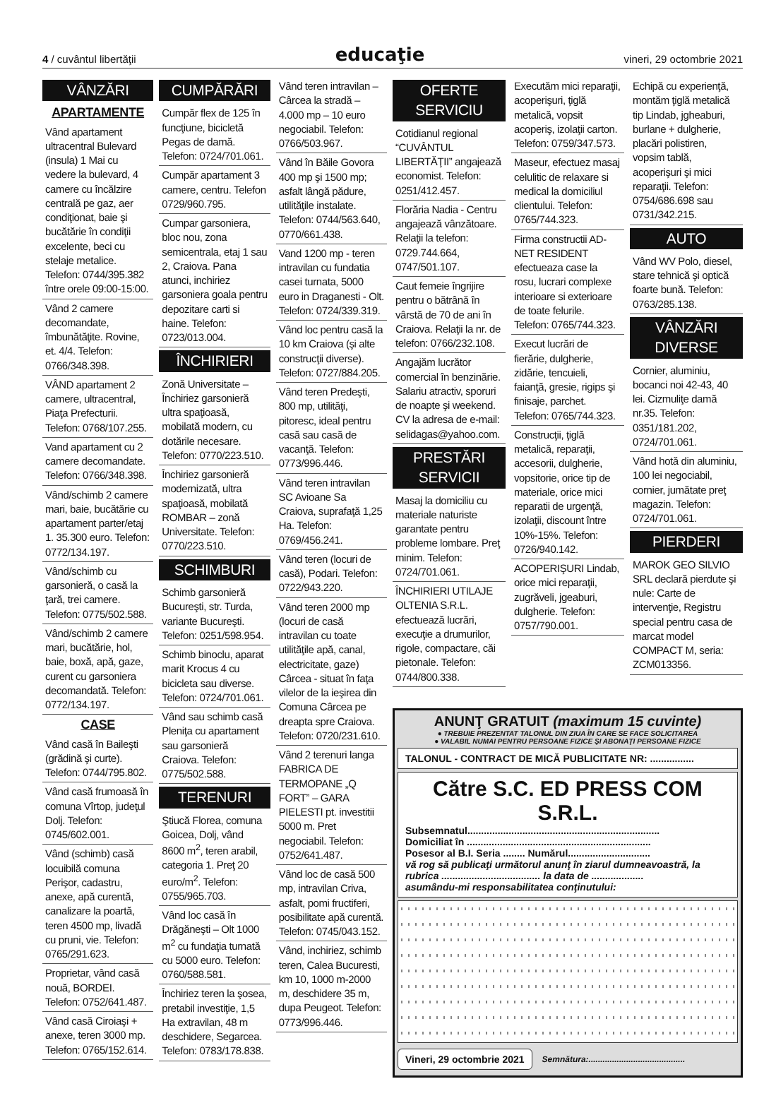4 / cuvântul libertăţii educaţie vineri, 29 octombrie 2021
VÂNZĂRI
APARTAMENTE
Vând apartament ultracentral Bulevard (insula) 1 Mai cu vedere la bulevard, 4 camere cu încălzire centrală pe gaz, aer condiţionat, baie şi bucătărie în condiţii excelente, beci cu stelaje metalice. Telefon: 0744/395.382 între orele 09:00-15:00.
Vând 2 camere decomandate, îmbunătăţite. Rovine, et. 4/4. Telefon: 0766/348.398.
VÂND apartament 2 camere, ultracentral, Piaţa Prefecturii. Telefon: 0768/107.255.
Vand apartament cu 2 camere decomandate. Telefon: 0766/348.398.
Vând/schimb 2 camere mari, baie, bucătărie cu apartament parter/etaj 1. 35.300 euro. Telefon: 0772/134.197.
Vând/schimb cu garsonieră, o casă la ţară, trei camere. Telefon: 0775/502.588.
Vând/schimb 2 camere mari, bucătărie, hol, baie, boxă, apă, gaze, curent cu garsoniera decomandată. Telefon: 0772/134.197.
CASE
Vând casă în Baileşti (grădină şi curte). Telefon: 0744/795.802.
Vând casă frumoasă în comuna Vîrtop, judeţul Dolj. Telefon: 0745/602.001.
Vând (schimb) casă locuibilă comuna Perişor, cadastru, anexe, apă curentă, canalizare la poartă, teren 4500 mp, livadă cu pruni, vie. Telefon: 0765/291.623.
Proprietar, vând casă nouă, BORDEI. Telefon: 0752/641.487.
Vând casă Ciroiaşi + anexe, teren 3000 mp. Telefon: 0765/152.614.
CUMPĂRĂRI
Cumpăr flex de 125 în funcţiune, bicicletă Pegas de damă. Telefon: 0724/701.061.
Cumpăr apartament 3 camere, centru. Telefon 0729/960.795.
Cumpar garsoniera, bloc nou, zona semicentrala, etaj 1 sau 2, Craiova. Pana atunci, inchiriez garsoniera goala pentru depozitare carti si haine. Telefon: 0723/013.004.
ÎNCHIRIERI
Zonă Universitate – Închiriez garsonieră ultra spaţioasă, mobilată modern, cu dotările necesare. Telefon: 0770/223.510.
Închiriez garsonieră modernizată, ultra spaţioasă, mobilată ROMBAR – zonă Universitate. Telefon: 0770/223.510.
SCHIMBURI
Schimb garsonieră Bucureşti, str. Turda, variante Bucureşti. Telefon: 0251/598.954.
Schimb binoclu, aparat marit Krocus 4 cu bicicleta sau diverse. Telefon: 0724/701.061.
Vând sau schimb casă Pleniţa cu apartament sau garsonieră Craiova. Telefon: 0775/502.588.
TERENURI
Ştiucă Florea, comuna Goicea, Dolj, vând 8600 m<sup>2</sup>, teren arabil, categoria 1. Preţ 20 euro/m<sup>2</sup>. Telefon: 0755/965.703.
Vând loc casă în Drăgăneşti – Olt 1000 m<sup>2</sup> cu fundaţia turnată cu 5000 euro. Telefon: 0760/588.581.
Închiriez teren la şosea, pretabil investiţie, 1,5 Ha extravilan, 48 m deschidere, Segarcea. Telefon: 0783/178.838.
Vând teren intravilan – Cârcea la stradă – 4.000 mp – 10 euro negociabil. Telefon: 0766/503.967.
Vând în Băile Govora 400 mp şi 1500 mp; asfalt lângă pădure, utilităţile instalate. Telefon: 0744/563.640, 0770/661.438.
Vand 1200 mp - teren intravilan cu fundatia casei turnata, 5000 euro in Draganesti - Olt. Telefon: 0724/339.319.
Vând loc pentru casă la 10 km Craiova (şi alte construcţii diverse). Telefon: 0727/884.205.
Vând teren Predeşti, 800 mp, utilităţi, pitoresc, ideal pentru casă sau casă de vacanţă. Telefon: 0773/996.446.
Vând teren intravilan SC Avioane Sa Craiova, suprafaţă 1,25 Ha. Telefon: 0769/456.241.
Vând teren (locuri de casă), Podari. Telefon: 0722/943.220.
Vând teren 2000 mp (locuri de casă intravilan cu toate utilităţile apă, canal, electricitate, gaze) Cârcea - situat în faţa vilelor de la ieşirea din Comuna Cârcea pe dreapta spre Craiova. Telefon: 0720/231.610.
Vând 2 terenuri langa FABRICA DE TERMOPANE „Q FORT” – GARA PIELESTI pt. investitii 5000 m. Pret negociabil. Telefon: 0752/641.487.
Vând loc de casă 500 mp, intravilan Criva, asfalt, pomi fructiferi, posibilitate apă curentă. Telefon: 0745/043.152.
Vând, inchiriez, schimb teren, Calea Bucuresti, km 10, 1000 m-2000 m, deschidere 35 m, dupa Peugeot. Telefon: 0773/996.446.
OFERTE SERVICIU
Cotidianul regional “CUVÂNTUL LIBERTĂŢII” angajează economist. Telefon: 0251/412.457.
Florăria Nadia - Centru angajează vânzătoare. Relaţii la telefon: 0729.744.664, 0747/501.107.
Caut femeie îngrijire pentru o bătrână în vârstă de 70 de ani în Craiova. Relaţii la nr. de telefon: 0766/232.108.
Angajăm lucrător comercial în benzinărie. Salariu atractiv, sporuri de noapte şi weekend. CV la adresa de e-mail: selidagas@yahoo.com.
PRESTĂRI SERVICII
Masaj la domiciliu cu materiale naturiste garantate pentru probleme lombare. Preţ minim. Telefon: 0724/701.061.
ÎNCHIRIERI UTILAJE OLTENIA S.R.L. efectuează lucrări, execuţie a drumurilor, rigole, compactare, căi pietonale. Telefon: 0744/800.338.
Executăm mici reparaţii, acoperişuri, ţiglă metalică, vopsit acoperiş, izolaţii carton. Telefon: 0759/347.573.
Maseur, efectuez masaj celulitic de relaxare si medical la domiciliul clientului. Telefon: 0765/744.323.
Firma constructii AD-NET RESIDENT efectueaza case la rosu, lucrari complexe interioare si exterioare de toate felurile. Telefon: 0765/744.323.
Execut lucrări de fierărie, dulgherie, zidărie, tencuieli, faianţă, gresie, rigips şi finisaje, parchet. Telefon: 0765/744.323.
Construcţii, ţiglă metalică, reparaţii, accesorii, dulgherie, vopsitorie, orice tip de materiale, orice mici reparatii de urgenţă, izolaţii, discount între 10%-15%. Telefon: 0726/940.142.
ACOPERIŞURI Lindab, orice mici reparaţii, zugrăveli, jgeaburi, dulgherie. Telefon: 0757/790.001.
Echipă cu experienţă, montăm ţiglă metalică tip Lindab, jgheaburi, burlane + dulgherie, placări polistiren, vopsim tablă, acoperişuri şi mici reparaţii. Telefon: 0754/686.698 sau 0731/342.215.
AUTO
Vând WV Polo, diesel, stare tehnică şi optică foarte bună. Telefon: 0763/285.138.
VÂNZĂRI DIVERSE
Cornier, aluminiu, bocanci noi 42-43, 40 lei. Cizmuliţe damă nr.35. Telefon: 0351/181.202, 0724/701.061.
Vând hotă din aluminiu, 100 lei negociabil, cornier, jumătate preţ magazin. Telefon: 0724/701.061.
PIERDERI
MAROK GEO SILVIO SRL declară pierdute şi nule: Carte de intervenţie, Registru special pentru casa de marcat model COMPACT M, seria: ZCM013356.
ANUNŢ GRATUIT (maximum 15 cuvinte)
● TREBUIE PREZENTAT TALONUL DIN ZIUA ÎN CARE SE FACE SOLICITAREA
● VALABIL NUMAI PENTRU PERSOANE FIZICE ŞI ABONAŢI PERSOANE FIZICE
TALONUL - CONTRACT DE MICĂ PUBLICITATE NR: ................
Către S.C. ED PRESS COM S.R.L.
Subsemnatul......................................................................
Domiciliat în ...................................................................
Posesor al B.I. Seria ........ Numărul..............................
vă rog să publicaţi următorul anunţ în ziarul dumneavoastră, la rubrica .................................... la data de ...................
asumându-mi responsabilitatea conţinutului:
Vineri, 29 octombrie 2021 Semnătura:.........................................